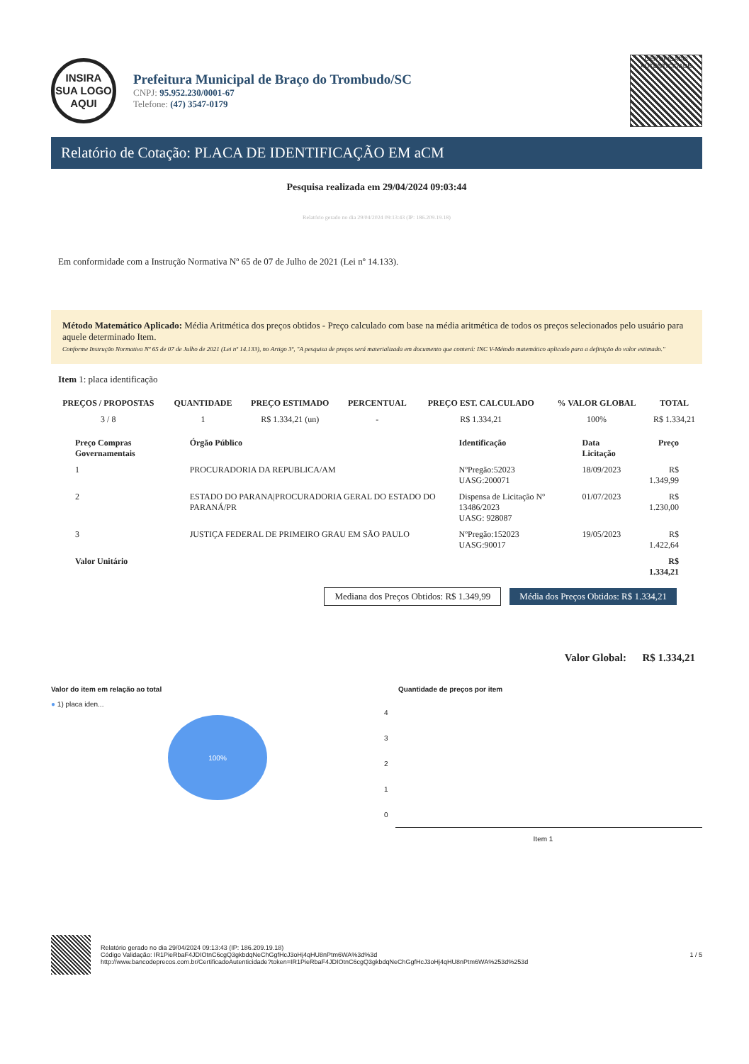INSIRA
SUA LOGO
AQUI
Prefeitura Municipal de Braço do Trombudo/SC
CNPJ: 95.952.230/0001-67
Telefone: (47) 3547-0179
CERTIFICADO
AUTENTICIDADE
Relatório de Cotação: PLACA DE IDENTIFICAÇÃO EM aCM
Pesquisa realizada em 29/04/2024 09:03:44
Relatório gerado no dia 29/04/2024 09:13:43 (IP: 186.209.19.18)
Em conformidade com a Instrução Normativa Nº 65 de 07 de Julho de 2021 (Lei nº 14.133).
Método Matemático Aplicado: Média Aritmética dos preços obtidos - Preço calculado com base na média aritmética de todos os preços selecionados pelo usuário para aquele determinado Item.
Conforme Instrução Normativa Nº 65 de 07 de Julho de 2021 (Lei nº 14.133), no Artigo 3º, "A pesquisa de preços será materializada em documento que conterá: INC V-Método matemático aplicado para a definição do valor estimado."
Item 1: placa identificação
| PREÇOS / PROPOSTAS | QUANTIDADE | PREÇO ESTIMADO | PERCENTUAL | PREÇO EST. CALCULADO | % VALOR GLOBAL | TOTAL |
| --- | --- | --- | --- | --- | --- | --- |
| 3 / 8 | 1 | R$ 1.334,21 (un) | - | R$ 1.334,21 | 100% | R$ 1.334,21 |
| Preço Compras Governamentais | Órgão Público | Identificação | Data Licitação | Preço |
| --- | --- | --- | --- | --- |
| 1 | PROCURADORIA DA REPUBLICA/AM | NºPregão:52023 UASG:200071 | 18/09/2023 | R$ 1.349,99 |
| 2 | ESTADO DO PARANA/PROCURADORIA GERAL DO ESTADO DO PARANÁ/PR | Dispensa de Licitação Nº 13486/2023 UASG: 928087 | 01/07/2023 | R$ 1.230,00 |
| 3 | JUSTIÇA FEDERAL DE PRIMEIRO GRAU EM SÃO PAULO | NºPregão:152023 UASG:90017 | 19/05/2023 | R$ 1.422,64 |
| Valor Unitário | | | | R$ 1.334,21 |
Mediana dos Preços Obtidos: R$ 1.349,99 Média dos Preços Obtidos: R$ 1.334,21
Valor Global: R$ 1.334,21
Valor do item em relação ao total
● 1) placa iden...
100%
Quantidade de preços por item
4
3
2
1
0
Item 1
Relatório gerado no dia 29/04/2024 09:13:43 (IP: 186.209.19.18)
Código Validação: IR1PieRbaF4JDIOtnC6cgQ3gkbdqNeChGgfHcJ3oHj4qHU8nPtm6WA%3d%3d
http://www.bancodeprecos.com.br/CertificadoAutenticidade?token=IR1PieRbaF4JDIOtnC6cgQ3gkbdqNeChGgfHcJ3oHj4qHU8nPtm6WA%253d%253d
1 / 5